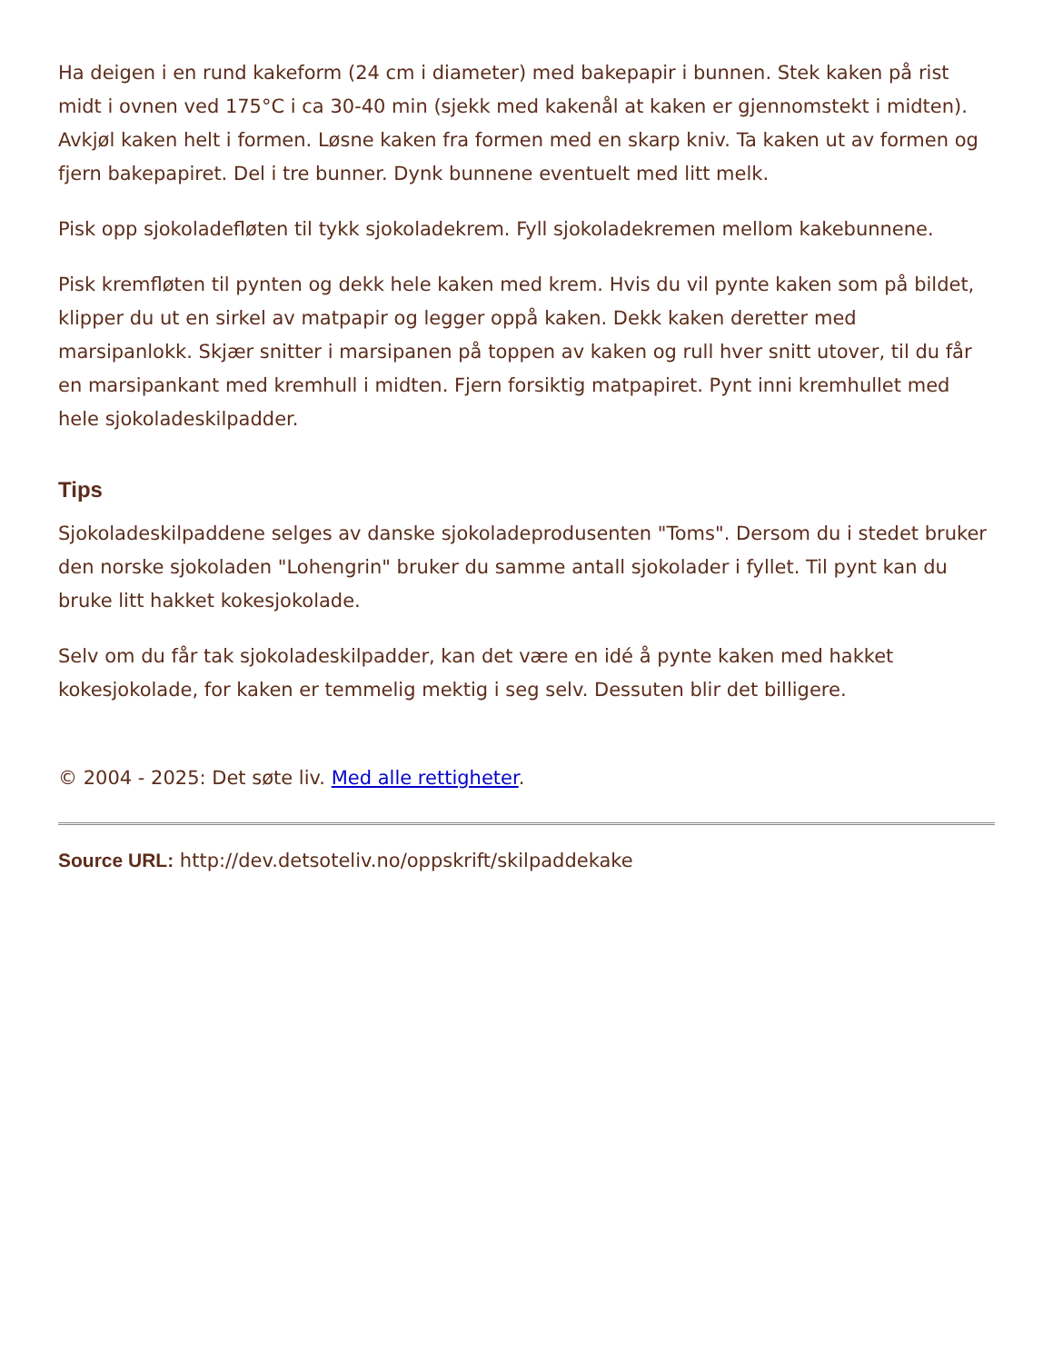Ha deigen i en rund kakeform (24 cm i diameter) med bakepapir i bunnen. Stek kaken på rist midt i ovnen ved 175°C i ca 30-40 min (sjekk med kakenål at kaken er gjennomstekt i midten). Avkjøl kaken helt i formen. Løsne kaken fra formen med en skarp kniv. Ta kaken ut av formen og fjern bakepapiret. Del i tre bunner. Dynk bunnene eventuelt med litt melk.
Pisk opp sjokoladefløten til tykk sjokoladekrem. Fyll sjokoladekremen mellom kakebunnene.
Pisk kremfløten til pynten og dekk hele kaken med krem. Hvis du vil pynte kaken som på bildet, klipper du ut en sirkel av matpapir og legger oppå kaken. Dekk kaken deretter med marsipanlokk. Skjær snitter i marsipanen på toppen av kaken og rull hver snitt utover, til du får en marsipankant med kremhull i midten. Fjern forsiktig matpapiret. Pynt inni kremhullet med hele sjokoladeskilpadder.
Tips
Sjokoladeskilpaddene selges av danske sjokoladeprodusenten "Toms". Dersom du i stedet bruker den norske sjokoladen "Lohengrin" bruker du samme antall sjokolader i fyllet. Til pynt kan du bruke litt hakket kokesjokolade.
Selv om du får tak sjokoladeskilpadder, kan det være en idé å pynte kaken med hakket kokesjokolade, for kaken er temmelig mektig i seg selv. Dessuten blir det billigere.
© 2004 - 2025: Det søte liv. Med alle rettigheter.
Source URL: http://dev.detsoteliv.no/oppskrift/skilpaddekake